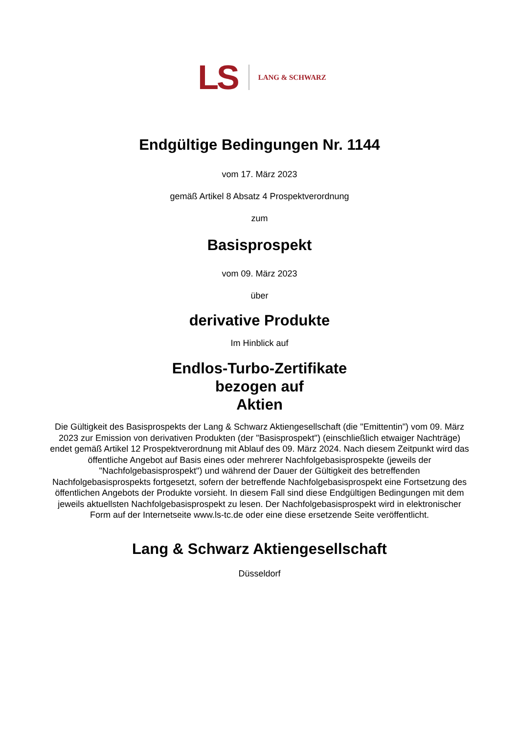LS LANG & SCHWARZ
Endgültige Bedingungen Nr. 1144
vom 17. März 2023
gemäß Artikel 8 Absatz 4 Prospektverordnung
zum
Basisprospekt
vom 09. März 2023
über
derivative Produkte
Im Hinblick auf
Endlos-Turbo-Zertifikate
bezogen auf
Aktien
Die Gültigkeit des Basisprospekts der Lang & Schwarz Aktiengesellschaft (die "Emittentin") vom 09. März 2023 zur Emission von derivativen Produkten (der "Basisprospekt") (einschließlich etwaiger Nachträge) endet gemäß Artikel 12 Prospektverordnung mit Ablauf des 09. März 2024. Nach diesem Zeitpunkt wird das öffentliche Angebot auf Basis eines oder mehrerer Nachfolgebasisprospekte (jeweils der "Nachfolgebasisprospekt") und während der Dauer der Gültigkeit des betreffenden Nachfolgebasisprospekts fortgesetzt, sofern der betreffende Nachfolgebasisprospekt eine Fortsetzung des öffentlichen Angebots der Produkte vorsieht. In diesem Fall sind diese Endgültigen Bedingungen mit dem jeweils aktuellsten Nachfolgebasisprospekt zu lesen. Der Nachfolgebasisprospekt wird in elektronischer Form auf der Internetseite www.ls-tc.de oder eine diese ersetzende Seite veröffentlicht.
Lang & Schwarz Aktiengesellschaft
Düsseldorf